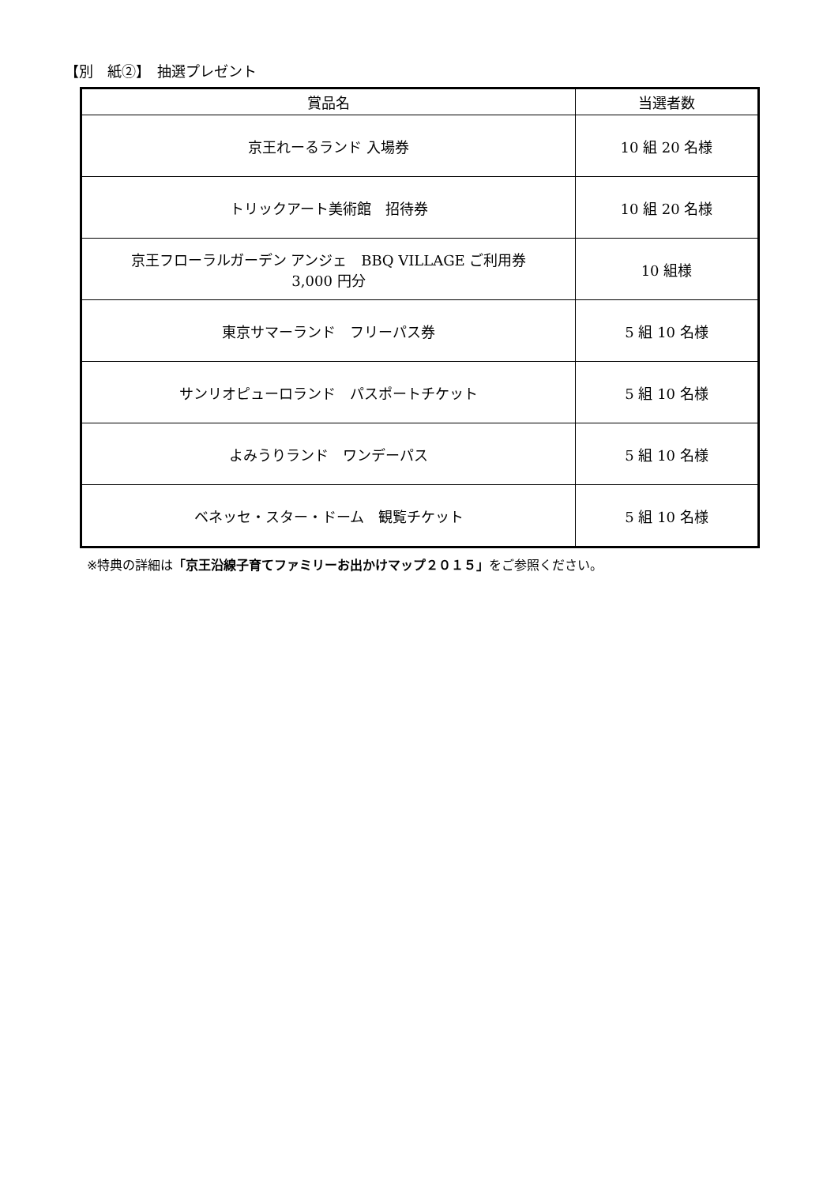【別　紙②】　抽選プレゼント
| 賞品名 | 当選者数 |
| --- | --- |
| 京王れーるランド 入場券 | 10 組 20 名様 |
| トリックアート美術館 招待券 | 10 組 20 名様 |
| 京王フローラルガーデン アンジェ BBQ VILLAGE ご利用券 3,000 円分 | 10 組様 |
| 東京サマーランド フリーパス券 | 5 組 10 名様 |
| サンリオピューロランド パスポートチケット | 5 組 10 名様 |
| よみうりランド ワンデーパス | 5 組 10 名様 |
| ベネッセ・スター・ドーム 観覧チケット | 5 組 10 名様 |
※特典の詳細は「京王沿線子育てファミリーお出かけマップ２０１５」をご参照ください。